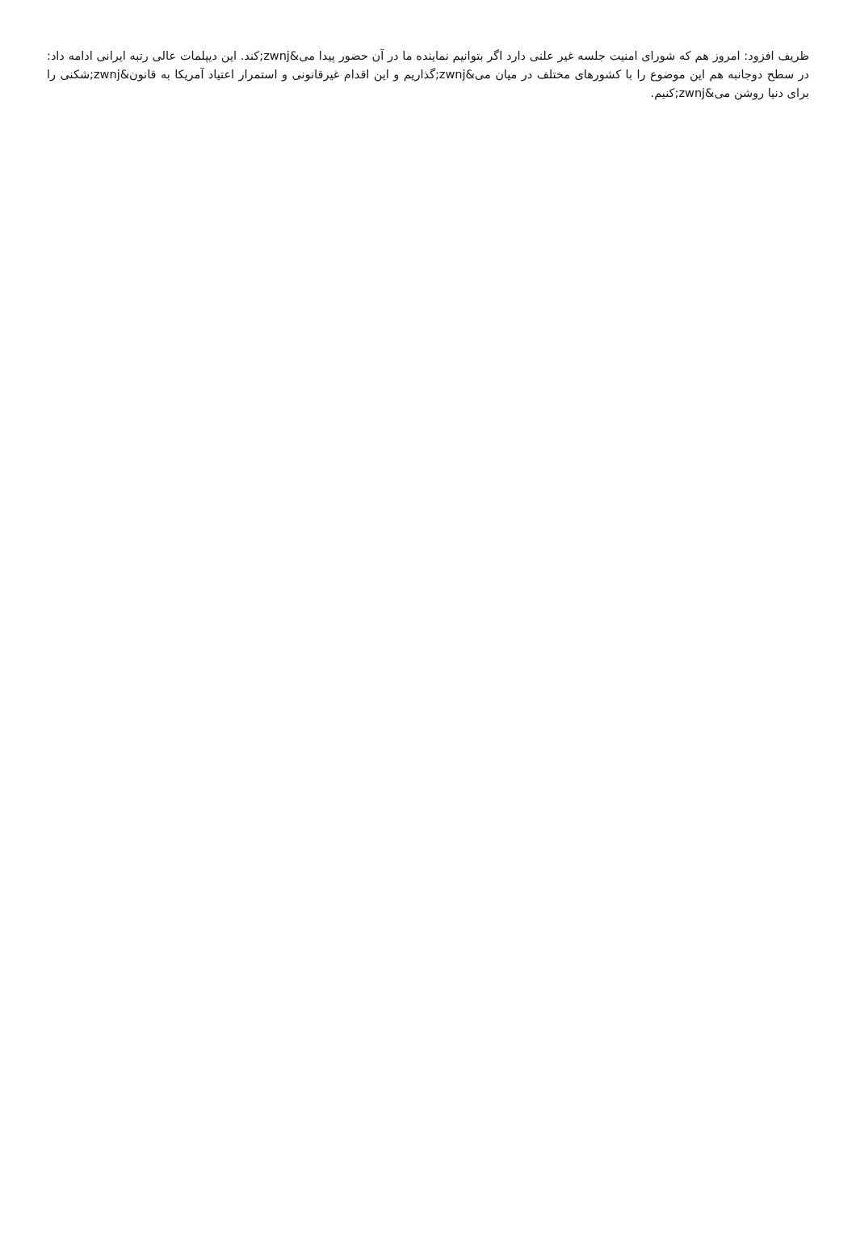ظریف افزود: امروز هم که شورای امنیت جلسه غیر علنی دارد اگر بتوانیم نماینده ما در آن حضور پیدا می&zwnj;کند. این دیپلمات عالی رتبه ایرانی ادامه داد: در سطح دوجانبه هم این موضوع را با کشورهای مختلف در میان می&zwnj;گذاریم و این اقدام غیرقانونی و استمرار اعتیاد آمریکا به قانون&zwnj;شکنی را برای دنیا روشن می&zwnj;کنیم.